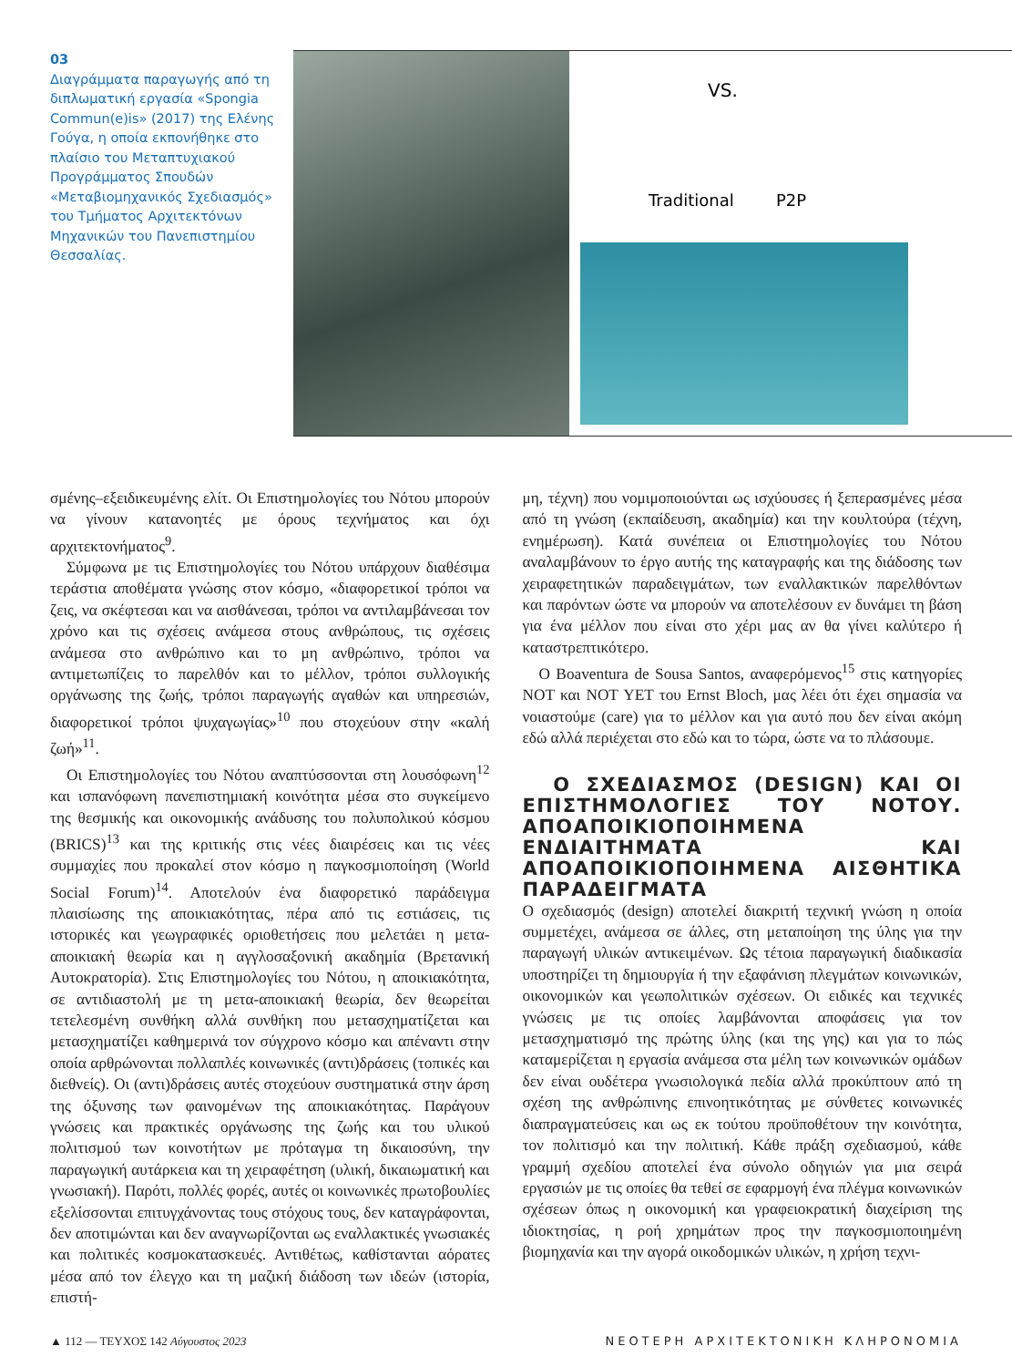03
Διαγράμματα παραγωγής από τη διπλωματική εργασία «Spongia Commun(e)is» (2017) της Ελένης Γούγα, η οποία εκπονήθηκε στο πλαίσιο του Μεταπτυχιακού Προγράμματος Σπουδών «Μεταβιομηχανικός Σχεδιασμός» του Τμήματος Αρχιτεκτόνων Μηχανικών του Πανεπιστημίου Θεσσαλίας.
VS.
Traditional
P2P
σμένης–εξειδικευμένης ελίτ. Οι Επιστημολογίες του Νότου μπορούν να γίνουν κατανοητές με όρους τεχνήματος και όχι αρχιτεκτονήματος<sup>9</sup>.
Σύμφωνα με τις Επιστημολογίες του Νότου υπάρχουν διαθέσιμα τεράστια αποθέματα γνώσης στον κόσμο, «διαφορετικοί τρόποι να ζεις, να σκέφτεσαι και να αισθάνεσαι, τρόποι να αντιλαμβάνεσαι τον χρόνο και τις σχέσεις ανάμεσα στους ανθρώπους, τις σχέσεις ανάμεσα στο ανθρώπινο και το μη ανθρώπινο, τρόποι να αντιμετωπίζεις το παρελθόν και το μέλλον, τρόποι συλλογικής οργάνωσης της ζωής, τρόποι παραγωγής αγαθών και υπηρεσιών, διαφορετικοί τρόποι ψυχαγωγίας»<sup>10</sup> που στοχεύουν στην «καλή ζωή»<sup>11</sup>.
Οι Επιστημολογίες του Νότου αναπτύσσονται στη λουσόφωνη<sup>12</sup> και ισπανόφωνη πανεπιστημιακή κοινότητα μέσα στο συγκείμενο της θεσμικής και οικονομικής ανάδυσης του πολυπολικού κόσμου (BRICS)<sup>13</sup> και της κριτικής στις νέες διαιρέσεις και τις νέες συμμαχίες που προκαλεί στον κόσμο η παγκοσμιοποίηση (World Social Forum)<sup>14</sup>. Αποτελούν ένα διαφορετικό παράδειγμα πλαισίωσης της αποικιακότητας, πέρα από τις εστιάσεις, τις ιστορικές και γεωγραφικές οριοθετήσεις που μελετάει η μετα-αποικιακή θεωρία και η αγγλοσαξονική ακαδημία (Βρετανική Αυτοκρατορία). Στις Επιστημολογίες του Νότου, η αποικιακότητα, σε αντιδιαστολή με τη μετα-αποικιακή θεωρία, δεν θεωρείται τετελεσμένη συνθήκη αλλά συνθήκη που μετασχηματίζεται και μετασχηματίζει καθημερινά τον σύγχρονο κόσμο και απέναντι στην οποία αρθρώνονται πολλαπλές κοινωνικές (αντι)δράσεις (τοπικές και διεθνείς). Οι (αντι)δράσεις αυτές στοχεύουν συστηματικά στην άρση της όξυνσης των φαινομένων της αποικιακότητας. Παράγουν γνώσεις και πρακτικές οργάνωσης της ζωής και του υλικού πολιτισμού των κοινοτήτων με πρόταγμα τη δικαιοσύνη, την παραγωγική αυτάρκεια και τη χειραφέτηση (υλική, δικαιωματική και γνωσιακή). Παρότι, πολλές φορές, αυτές οι κοινωνικές πρωτοβουλίες εξελίσσονται επιτυγχάνοντας τους στόχους τους, δεν καταγράφονται, δεν αποτιμώνται και δεν αναγνωρίζονται ως εναλλακτικές γνωσιακές και πολιτικές κοσμοκατασκευές. Αντιθέτως, καθίστανται αόρατες μέσα από τον έλεγχο και τη μαζική διάδοση των ιδεών (ιστορία, επιστή-
μη, τέχνη) που νομιμοποιούνται ως ισχύουσες ή ξεπερασμένες μέσα από τη γνώση (εκπαίδευση, ακαδημία) και την κουλτούρα (τέχνη, ενημέρωση). Κατά συνέπεια οι Επιστημολογίες του Νότου αναλαμβάνουν το έργο αυτής της καταγραφής και της διάδοσης των χειραφετητικών παραδειγμάτων, των εναλλακτικών παρελθόντων και παρόντων ώστε να μπορούν να αποτελέσουν εν δυνάμει τη βάση για ένα μέλλον που είναι στο χέρι μας αν θα γίνει καλύτερο ή καταστρεπτικότερο.
Ο Boaventura de Sousa Santos, αναφερόμενος<sup>15</sup> στις κατηγορίες NOT και NOT YET του Ernst Bloch, μας λέει ότι έχει σημασία να νοιαστούμε (care) για το μέλλον και για αυτό που δεν είναι ακόμη εδώ αλλά περιέχεται στο εδώ και το τώρα, ώστε να το πλάσουμε.
Ο ΣΧΕΔΙΑΣΜΟΣ (DESIGN) ΚΑΙ ΟΙ ΕΠΙΣΤΗΜΟΛΟΓΙΕΣ ΤΟΥ ΝΟΤΟΥ. ΑΠΟΑΠΟΙΚΙΟΠΟΙΗΜΕΝΑ ΕΝΔΙΑΙΤΗΜΑΤΑ ΚΑΙ ΑΠΟΑΠΟΙΚΙΟΠΟΙΗΜΕΝΑ ΑΙΣΘΗΤΙΚΑ ΠΑΡΑΔΕΙΓΜΑΤΑ
Ο σχεδιασμός (design) αποτελεί διακριτή τεχνική γνώση η οποία συμμετέχει, ανάμεσα σε άλλες, στη μεταποίηση της ύλης για την παραγωγή υλικών αντικειμένων. Ως τέτοια παραγωγική διαδικασία υποστηρίζει τη δημιουργία ή την εξαφάνιση πλεγμάτων κοινωνικών, οικονομικών και γεωπολιτικών σχέσεων. Οι ειδικές και τεχνικές γνώσεις με τις οποίες λαμβάνονται αποφάσεις για τον μετασχηματισμό της πρώτης ύλης (και της γης) και για το πώς καταμερίζεται η εργασία ανάμεσα στα μέλη των κοινωνικών ομάδων δεν είναι ουδέτερα γνωσιολογικά πεδία αλλά προκύπτουν από τη σχέση της ανθρώπινης επινοητικότητας με σύνθετες κοινωνικές διαπραγματεύσεις και ως εκ τούτου προϋποθέτουν την κοινότητα, τον πολιτισμό και την πολιτική. Κάθε πράξη σχεδιασμού, κάθε γραμμή σχεδίου αποτελεί ένα σύνολο οδηγιών για μια σειρά εργασιών με τις οποίες θα τεθεί σε εφαρμογή ένα πλέγμα κοινωνικών σχέσεων όπως η οικονομική και γραφειοκρατική διαχείριση της ιδιοκτησίας, η ροή χρημάτων προς την παγκοσμιοποιημένη βιομηχανία και την αγορά οικοδομικών υλικών, η χρήση τεχνι-
▲ 112 — ΤΕΥΧΟΣ 142 Αύγουστος 2023 ΝΕΟΤΕΡΗ ΑΡΧΙΤΕΚΤΟΝΙΚΗ ΚΛΗΡΟΝΟΜΙΑ